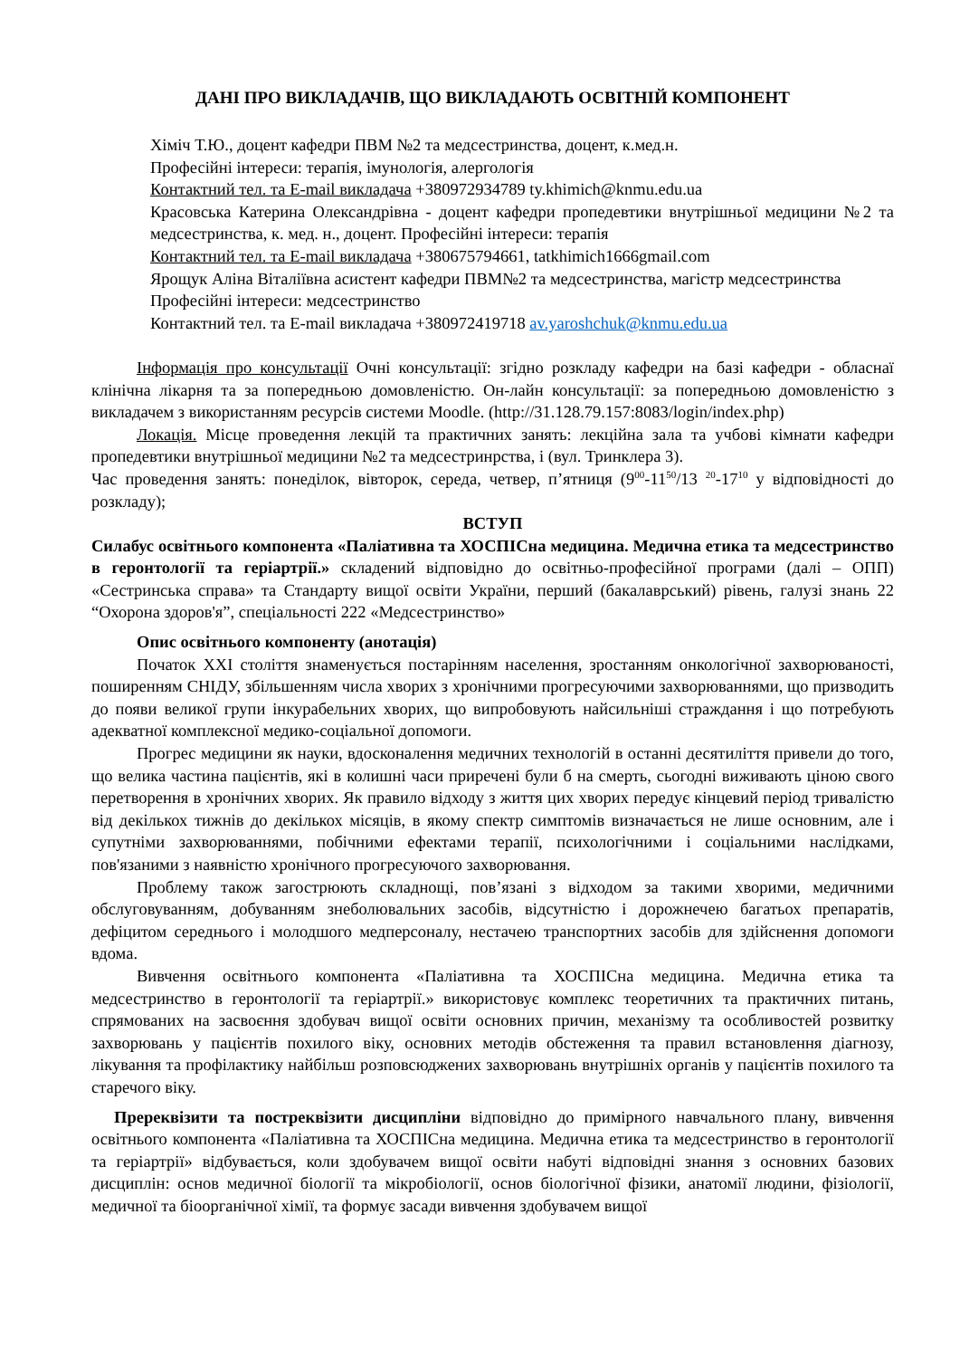ДАНІ ПРО ВИКЛАДАЧІВ, ЩО ВИКЛАДАЮТЬ ОСВІТНІЙ КОМПОНЕНТ
Хіміч Т.Ю., доцент кафедри ПВМ №2 та медсестринства, доцент, к.мед.н.
Професійні інтереси: терапія, імунологія, алергологія
Контактний тел. та E-mail викладача +380972934789 ty.khimich@knmu.edu.ua
Красовська Катерина Олександрівна - доцент кафедри пропедевтики внутрішньої медицини №2 та медсестринства, к. мед. н., доцент. Професійні інтереси: терапія
Контактний тел. та E-mail викладача +380675794661, tatkhimich1666gmail.com
Ярощук Аліна Віталіївна асистент кафедри ПВМ№2 та медсестринства, магістр медсестринства
Професійні інтереси: медсестринство
Контактний тел. та E-mail викладача +380972419718 av.yaroshchuk@knmu.edu.ua
Інформація про консультації Очні консультації: згідно розкладу кафедри на базі кафедри - обласнаї клінічна лікарня та за попередньою домовленістю. Он-лайн консультації: за попередньою домовленістю з викладачем з використанням ресурсів системи Moodle. (http://31.128.79.157:8083/login/index.php)
Локація. Місце проведення лекцій та практичних занять: лекційна зала та учбові кімнати кафедри пропедевтики внутрішньої медицини №2 та медсестринрства, і (вул. Тринклера 3).
Час проведення занять: понеділок, вівторок, середа, четвер, п’ятниця (9<sup>00</sup>-11<sup>50</sup>/13 <sup>20</sup>-17<sup>10</sup> у відповідності до розкладу);
ВСТУП
Силабус освітнього компонента «Паліативна та ХОСПІСна медицина. Медична етика та медсестринство в геронтології та геріартрії.» складений відповідно до освітньо-професійної програми (далі – ОПП) «Сестринська справа» та Стандарту вищої освіти України, перший (бакалаврський) рівень, галузі знань 22 “Охорона здоров'я”, спеціальності 222 «Медсестринство»
Опис освітнього компоненту (анотація)
Початок XXI століття знаменується постарінням населення, зростанням онкологічної захворюваності, поширенням СНІДУ, збільшенням числа хворих з хронічними прогресуючими захворюваннями, що призводить до появи великої групи інкурабельних хворих, що випробовують найсильніші страждання і що потребують адекватної комплексної медико-соціальної допомоги.
Прогрес медицини як науки, вдосконалення медичних технологій в останні десятиліття привели до того, що велика частина пацієнтів, які в колишні часи приречені були б на смерть, сьогодні виживають ціною свого перетворення в хронічних хворих. Як правило відходу з життя цих хворих передує кінцевий період тривалістю від декількох тижнів до декількох місяців, в якому спектр симптомів визначається не лише основним, але і супутніми захворюваннями, побічними ефектами терапії, психологічними і соціальними наслідками, пов'язаними з наявністю хронічного прогресуючого захворювання.
Проблему також загострюють складнощі, пов’язані з відходом за такими хворими, медичними обслуговуванням, добуванням знеболювальних засобів, відсутністю і дорожнечею багатьох препаратів, дефіцитом середнього і молодшого медперсоналу, нестачею транспортних засобів для здійснення допомоги вдома.
Вивчення освітнього компонента «Паліативна та ХОСПІСна медицина. Медична етика та медсестринство в геронтології та геріартрії.» використовує комплекс теоретичних та практичних питань, спрямованих на засвоєння здобувач вищої освіти основних причин, механізму та особливостей розвитку захворювань у пацієнтів похилого віку, основних методів обстеження та правил встановлення діагнозу, лікування та профілактику найбільш розповсюджених захворювань внутрішніх органів у пацієнтів похилого та старечого віку.
Пререквізити та постреквізити дисципліни відповідно до примірного навчального плану, вивчення освітнього компонента «Паліативна та ХОСПІСна медицина. Медична етика та медсестринство в геронтології та геріартрії» відбувається, коли здобувачем вищої освіти набуті відповідні знання з основних базових дисциплін: основ медичної біології та мікробіології, основ біологічної фізики, анатомії людини, фізіології, медичної та біоорганічної хімії, та формує засади вивчення здобувачем вищої